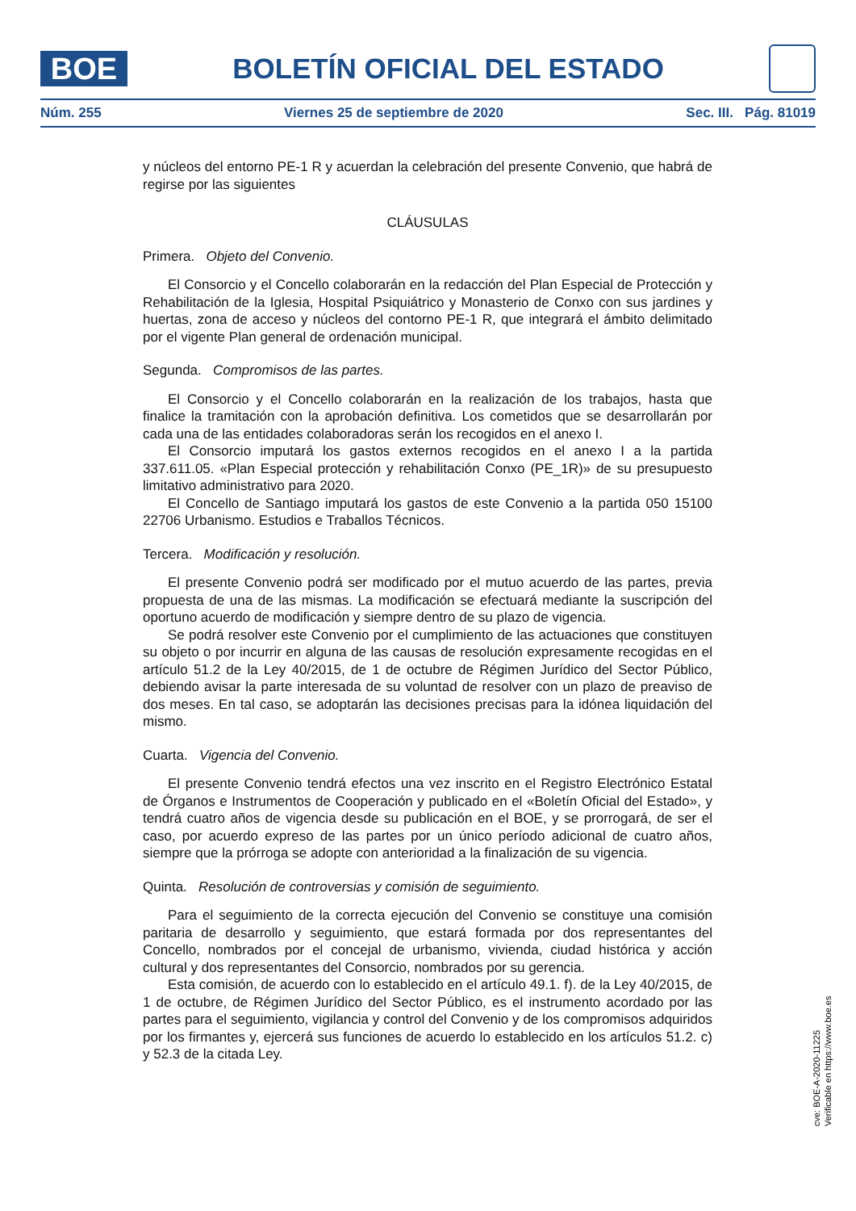BOE
BOLETÍN OFICIAL DEL ESTADO
Núm. 255 Viernes 25 de septiembre de 2020 Sec. III. Pág. 81019
y núcleos del entorno PE-1 R y acuerdan la celebración del presente Convenio, que habrá de regirse por las siguientes
CLÁUSULAS
Primera. Objeto del Convenio.
El Consorcio y el Concello colaborarán en la redacción del Plan Especial de Protección y Rehabilitación de la Iglesia, Hospital Psiquiátrico y Monasterio de Conxo con sus jardines y huertas, zona de acceso y núcleos del contorno PE-1 R, que integrará el ámbito delimitado por el vigente Plan general de ordenación municipal.
Segunda. Compromisos de las partes.
El Consorcio y el Concello colaborarán en la realización de los trabajos, hasta que finalice la tramitación con la aprobación definitiva. Los cometidos que se desarrollarán por cada una de las entidades colaboradoras serán los recogidos en el anexo I.
El Consorcio imputará los gastos externos recogidos en el anexo I a la partida 337.611.05. «Plan Especial protección y rehabilitación Conxo (PE_1R)» de su presupuesto limitativo administrativo para 2020.
El Concello de Santiago imputará los gastos de este Convenio a la partida 050 15100 22706 Urbanismo. Estudios e Traballos Técnicos.
Tercera. Modificación y resolución.
El presente Convenio podrá ser modificado por el mutuo acuerdo de las partes, previa propuesta de una de las mismas. La modificación se efectuará mediante la suscripción del oportuno acuerdo de modificación y siempre dentro de su plazo de vigencia.
Se podrá resolver este Convenio por el cumplimiento de las actuaciones que constituyen su objeto o por incurrir en alguna de las causas de resolución expresamente recogidas en el artículo 51.2 de la Ley 40/2015, de 1 de octubre de Régimen Jurídico del Sector Público, debiendo avisar la parte interesada de su voluntad de resolver con un plazo de preaviso de dos meses. En tal caso, se adoptarán las decisiones precisas para la idónea liquidación del mismo.
Cuarta. Vigencia del Convenio.
El presente Convenio tendrá efectos una vez inscrito en el Registro Electrónico Estatal de Órganos e Instrumentos de Cooperación y publicado en el «Boletín Oficial del Estado», y tendrá cuatro años de vigencia desde su publicación en el BOE, y se prorrogará, de ser el caso, por acuerdo expreso de las partes por un único período adicional de cuatro años, siempre que la prórroga se adopte con anterioridad a la finalización de su vigencia.
Quinta. Resolución de controversias y comisión de seguimiento.
Para el seguimiento de la correcta ejecución del Convenio se constituye una comisión paritaria de desarrollo y seguimiento, que estará formada por dos representantes del Concello, nombrados por el concejal de urbanismo, vivienda, ciudad histórica y acción cultural y dos representantes del Consorcio, nombrados por su gerencia.
Esta comisión, de acuerdo con lo establecido en el artículo 49.1. f). de la Ley 40/2015, de 1 de octubre, de Régimen Jurídico del Sector Público, es el instrumento acordado por las partes para el seguimiento, vigilancia y control del Convenio y de los compromisos adquiridos por los firmantes y, ejercerá sus funciones de acuerdo lo establecido en los artículos 51.2. c) y 52.3 de la citada Ley.
cve: BOE-A-2020-11225
Verificable en https://www.boe.es